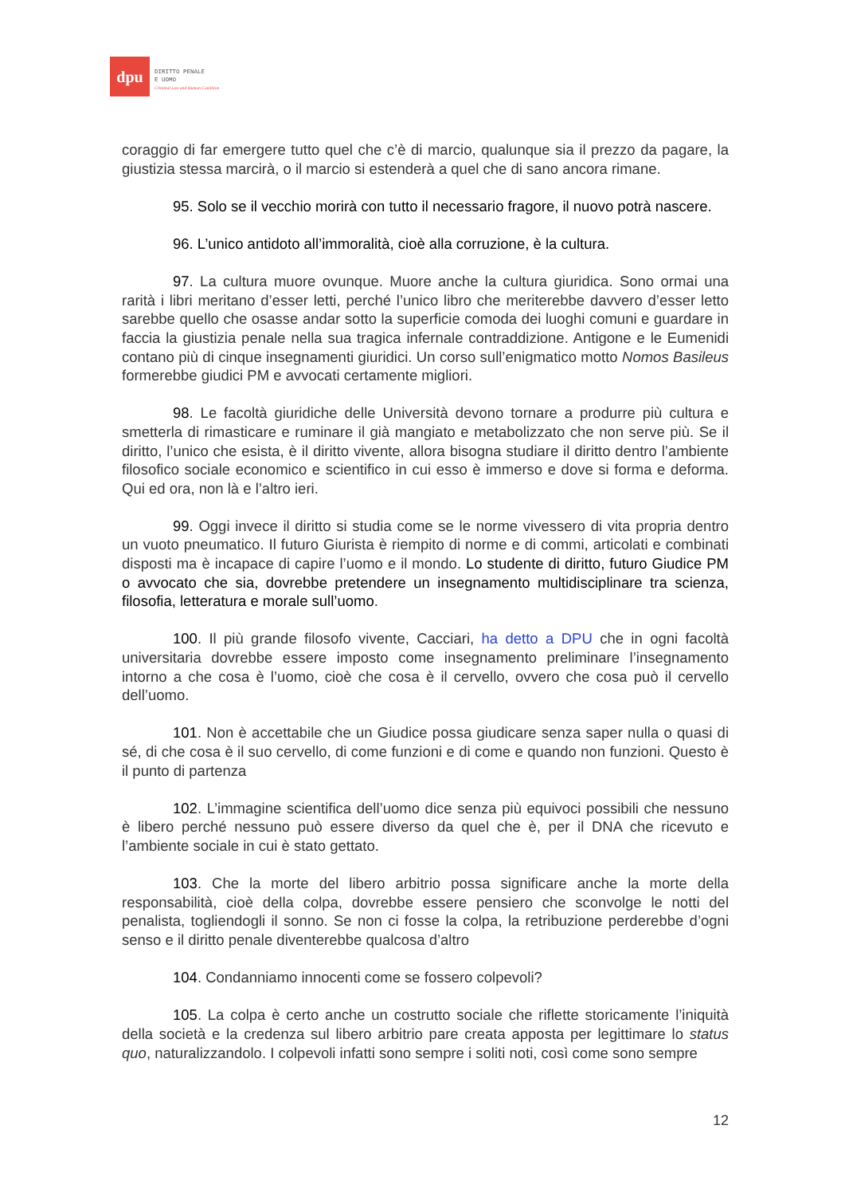dpu
DIRITTO PENALE
E UOMO
Criminal Law and Human Condition
coraggio di far emergere tutto quel che c’è di marcio, qualunque sia il prezzo da pagare, la giustizia stessa marcirà, o il marcio si estenderà a quel che di sano ancora rimane.
95. Solo se il vecchio morirà con tutto il necessario fragore, il nuovo potrà nascere.
96. L’unico antidoto all’immoralità, cioè alla corruzione, è la cultura.
97. La cultura muore ovunque. Muore anche la cultura giuridica. Sono ormai una rarità i libri meritano d’esser letti, perché l’unico libro che meriterebbe davvero d’esser letto sarebbe quello che osasse andar sotto la superficie comoda dei luoghi comuni e guardare in faccia la giustizia penale nella sua tragica infernale contraddizione. Antigone e le Eumenidi contano più di cinque insegnamenti giuridici. Un corso sull’enigmatico motto Nomos Basileus formerebbe giudici PM e avvocati certamente migliori.
98. Le facoltà giuridiche delle Università devono tornare a produrre più cultura e smetterla di rimasticare e ruminare il già mangiato e metabolizzato che non serve più. Se il diritto, l’unico che esista, è il diritto vivente, allora bisogna studiare il diritto dentro l’ambiente filosofico sociale economico e scientifico in cui esso è immerso e dove si forma e deforma. Qui ed ora, non là e l’altro ieri.
99. Oggi invece il diritto si studia come se le norme vivessero di vita propria dentro un vuoto pneumatico. Il futuro Giurista è riempito di norme e di commi, articolati e combinati disposti ma è incapace di capire l’uomo e il mondo. Lo studente di diritto, futuro Giudice PM o avvocato che sia, dovrebbe pretendere un insegnamento multidisciplinare tra scienza, filosofia, letteratura e morale sull’uomo.
100. Il più grande filosofo vivente, Cacciari, ha detto a DPU che in ogni facoltà universitaria dovrebbe essere imposto come insegnamento preliminare l’insegnamento intorno a che cosa è l’uomo, cioè che cosa è il cervello, ovvero che cosa può il cervello dell’uomo.
101. Non è accettabile che un Giudice possa giudicare senza saper nulla o quasi di sé, di che cosa è il suo cervello, di come funzioni e di come e quando non funzioni. Questo è il punto di partenza
102. L’immagine scientifica dell’uomo dice senza più equivoci possibili che nessuno è libero perché nessuno può essere diverso da quel che è, per il DNA che ricevuto e l’ambiente sociale in cui è stato gettato.
103. Che la morte del libero arbitrio possa significare anche la morte della responsabilità, cioè della colpa, dovrebbe essere pensiero che sconvolge le notti del penalista, togliendogli il sonno. Se non ci fosse la colpa, la retribuzione perderebbe d’ogni senso e il diritto penale diventerebbe qualcosa d’altro
104. Condanniamo innocenti come se fossero colpevoli?
105. La colpa è certo anche un costrutto sociale che riflette storicamente l’iniquità della società e la credenza sul libero arbitrio pare creata apposta per legittimare lo status quo, naturalizzandolo. I colpevoli infatti sono sempre i soliti noti, così come sono sempre
12